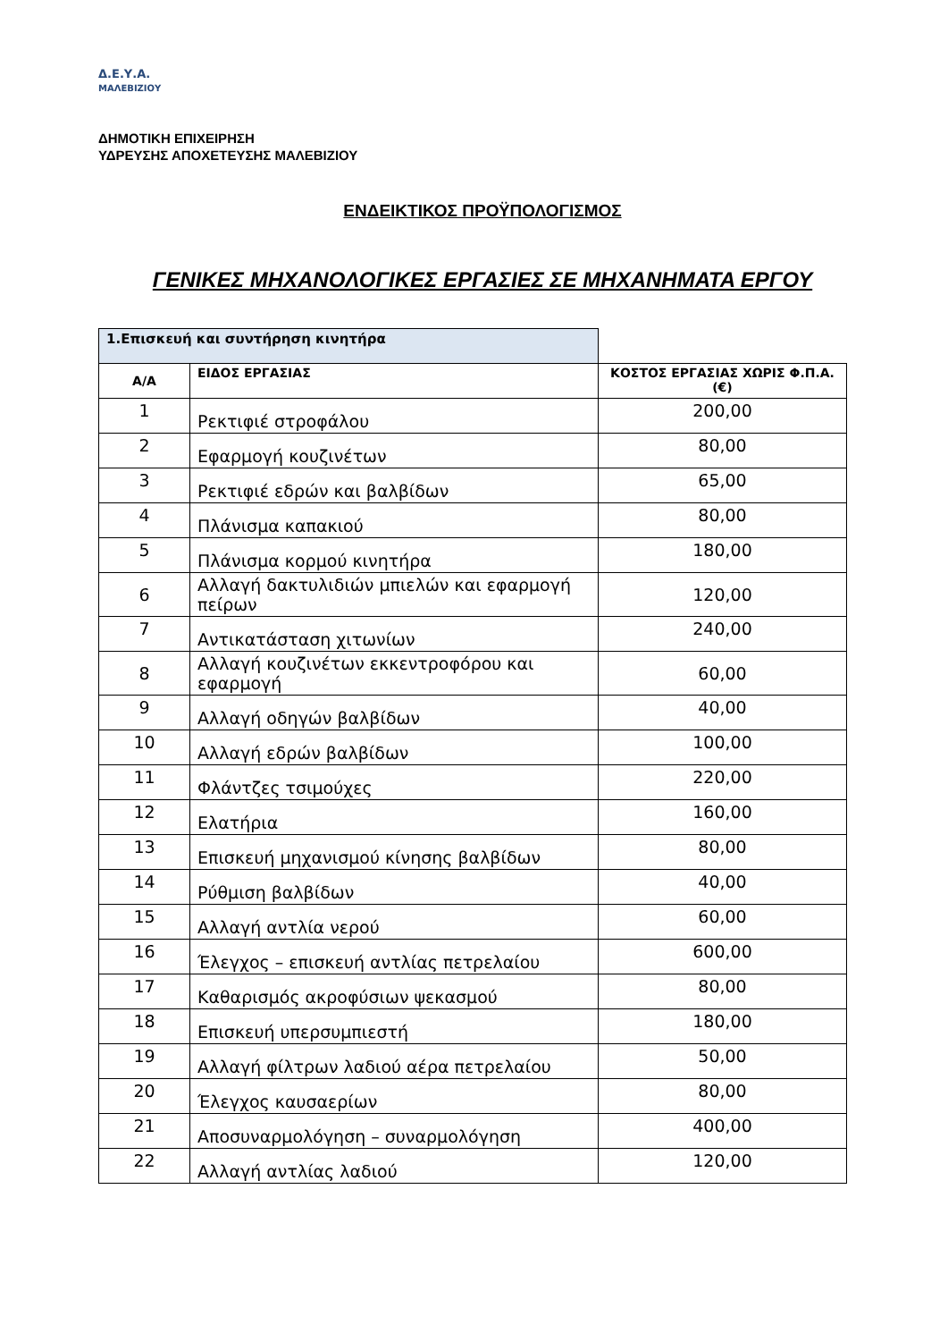Δ.Ε.Υ.Α.
ΜΑΛΕΒΙΖΙΟΥ
ΔΗΜΟΤΙΚΗ ΕΠΙΧΕΙΡΗΣΗ
ΥΔΡΕΥΣΗΣ ΑΠΟΧΕΤΕΥΣΗΣ ΜΑΛΕΒΙΖΙΟΥ
ΕΝΔΕΙΚΤΙΚΟΣ ΠΡΟΫΠΟΛΟΓΙΣΜΟΣ
ΓΕΝΙΚΕΣ ΜΗΧΑΝΟΛΟΓΙΚΕΣ ΕΡΓΑΣΙΕΣ ΣΕ ΜΗΧΑΝΗΜΑΤΑ ΕΡΓΟΥ
| 1.Επισκευή και συντήρηση κινητήρα | | |
| Α/Α | ΕΙΔΟΣ ΕΡΓΑΣΙΑΣ | ΚΟΣΤΟΣ ΕΡΓΑΣΙΑΣ ΧΩΡΙΣ Φ.Π.Α. (€) |
| 1 | Ρεκτιφιέ στροφάλου | 200,00 |
| 2 | Εφαρμογή κουζινέτων | 80,00 |
| 3 | Ρεκτιφιέ εδρών και βαλβίδων | 65,00 |
| 4 | Πλάνισμα καπακιού | 80,00 |
| 5 | Πλάνισμα κορμού κινητήρα | 180,00 |
| 6 | Αλλαγή δακτυλιδιών μπιελών και εφαρμογή πείρων | 120,00 |
| 7 | Αντικατάσταση χιτωνίων | 240,00 |
| 8 | Αλλαγή κουζινέτων εκκεντροφόρου και εφαρμογή | 60,00 |
| 9 | Αλλαγή οδηγών βαλβίδων | 40,00 |
| 10 | Αλλαγή εδρών βαλβίδων | 100,00 |
| 11 | Φλάντζες τσιμούχες | 220,00 |
| 12 | Ελατήρια | 160,00 |
| 13 | Επισκευή μηχανισμού κίνησης βαλβίδων | 80,00 |
| 14 | Ρύθμιση βαλβίδων | 40,00 |
| 15 | Αλλαγή αντλία νερού | 60,00 |
| 16 | Έλεγχος – επισκευή αντλίας πετρελαίου | 600,00 |
| 17 | Καθαρισμός ακροφύσιων ψεκασμού | 80,00 |
| 18 | Επισκευή υπερσυμπιεστή | 180,00 |
| 19 | Αλλαγή φίλτρων λαδιού αέρα πετρελαίου | 50,00 |
| 20 | Έλεγχος καυσαερίων | 80,00 |
| 21 | Αποσυναρμολόγηση – συναρμολόγηση | 400,00 |
| 22 | Αλλαγή αντλίας λαδιού | 120,00 |